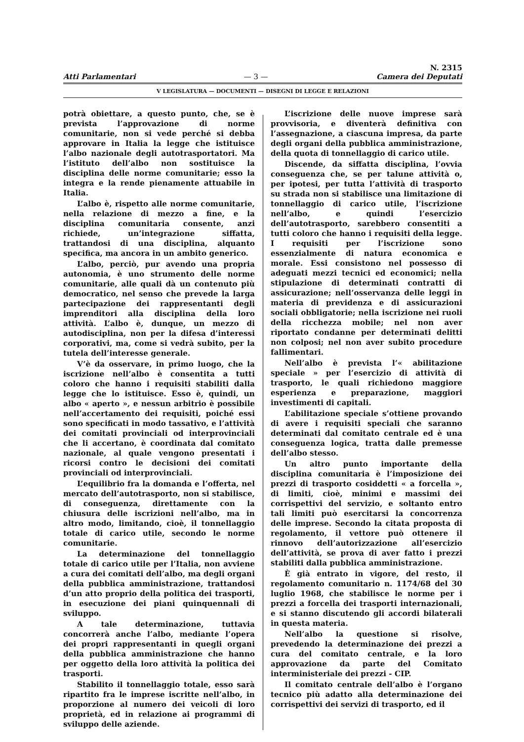Atti Parlamentari
— 3 —
N. 2315
Camera dei Deputati
V LEGISLATURA — DOCUMENTI — DISEGNI DI LEGGE E RELAZIONI
potrà obiettare, a questo punto, che, se è prevista l’approvazione di norme comunitarie, non si vede perché si debba approvare in Italia la legge che istituisce l’albo nazionale degli autotrasportatori. Ma l’istituto dell’albo non sostituisce la disciplina delle norme comunitarie; esso la integra e la rende pienamente attuabile in Italia.
L’albo è, rispetto alle norme comunitarie, nella relazione di mezzo a fine, e la disciplina comunitaria consente, anzi richiede, un’integrazione siffatta, trattandosi di una disciplina, alquanto specifica, ma ancora in un ambito generico.
L’albo, perciò, pur avendo una propria autonomia, è uno strumento delle norme comunitarie, alle quali dà un contenuto più democratico, nel senso che prevede la larga partecipazione dei rappresentanti degli imprenditori alla disciplina della loro attività. L’albo è, dunque, un mezzo di autodisciplina, non per la difesa d’interessi corporativi, ma, come si vedrà subito, per la tutela dell’interesse generale.
V’è da osservare, in primo luogo, che la iscrizione nell’albo è consentita a tutti coloro che hanno i requisiti stabiliti dalla legge che lo istituisce. Esso è, quindi, un albo « aperto », e nessun arbitrio è possibile nell’accertamento dei requisiti, poiché essi sono specificati in modo tassativo, e l’attività dei comitati provinciali od interprovinciali che li accertano, è coordinata dal comitato nazionale, al quale vengono presentati i ricorsi contro le decisioni dei comitati provinciali od interprovinciali.
L’equilibrio fra la domanda e l’offerta, nel mercato dell’autotrasporto, non si stabilisce, di conseguenza, direttamente con la chiusura delle iscrizioni nell’albo, ma in altro modo, limitando, cioè, il tonnellaggio totale di carico utile, secondo le norme comunitarie.
La determinazione del tonnellaggio totale di carico utile per l’Italia, non avviene a cura dei comitati dell’albo, ma degli organi della pubblica amministrazione, trattandosi d’un atto proprio della politica dei trasporti, in esecuzione dei piani quinquennali di sviluppo.
A tale determinazione, tuttavia concorrerà anche l’albo, mediante l’opera dei propri rappresentanti in quegli organi della pubblica amministrazione che hanno per oggetto della loro attività la politica dei trasporti.
Stabilito il tonnellaggio totale, esso sarà ripartito fra le imprese iscritte nell’albo, in proporzione al numero dei veicoli di loro proprietà, ed in relazione ai programmi di sviluppo delle aziende.
L’iscrizione delle nuove imprese sarà provvisoria, e diventerà definitiva con l’assegnazione, a ciascuna impresa, da parte degli organi della pubblica amministrazione, della quota di tonnellaggio di carico utile.
Discende, da siffatta disciplina, l’ovvia conseguenza che, se per talune attività o, per ipotesi, per tutta l’attività di trasporto su strada non si stabilisce una limitazione di tonnellaggio di carico utile, l’iscrizione nell’albo, e quindi l’esercizio dell’autotrasporto, sarebbero consentiti a tutti coloro che hanno i requisiti della legge. I requisiti per l’iscrizione sono essenzialmente di natura economica e morale. Essi consistono nel possesso di adeguati mezzi tecnici ed economici; nella stipulazione di determinati contratti di assicurazione; nell’osservanza delle leggi in materia di previdenza e di assicurazioni sociali obbligatorie; nella iscrizione nei ruoli della ricchezza mobile; nel non aver riportato condanne per determinati delitti non colposi; nel non aver subito procedure fallimentari.
Nell’albo è prevista l’« abilitazione speciale » per l’esercizio di attività di trasporto, le quali richiedono maggiore esperienza e preparazione, maggiori investimenti di capitali.
L’abilitazione speciale s’ottiene provando di avere i requisiti speciali che saranno determinati dal comitato centrale ed è una conseguenza logica, tratta dalle premesse dell’albo stesso.
Un altro punto importante della disciplina comunitaria è l’imposizione dei prezzi di trasporto cosiddetti « a forcella », di limiti, cioè, minimi e massimi dei corrispettivi del servizio, e soltanto entro tali limiti può esercitarsi la concorrenza delle imprese. Secondo la citata proposta di regolamento, il vettore può ottenere il rinnovo dell’autorizzazione all’esercizio dell’attività, se prova di aver fatto i prezzi stabiliti dalla pubblica amministrazione.
È già entrato in vigore, del resto, il regolamento comunitario n. 1174/68 del 30 luglio 1968, che stabilisce le norme per i prezzi a forcella dei trasporti internazionali, e si stanno discutendo gli accordi bilaterali in questa materia.
Nell’albo la questione si risolve, prevedendo la determinazione dei prezzi a cura del comitato centrale, e la loro approvazione da parte del Comitato interministeriale dei prezzi - CIP.
Il comitato centrale dell’albo è l’organo tecnico più adatto alla determinazione dei corrispettivi dei servizi di trasporto, ed il